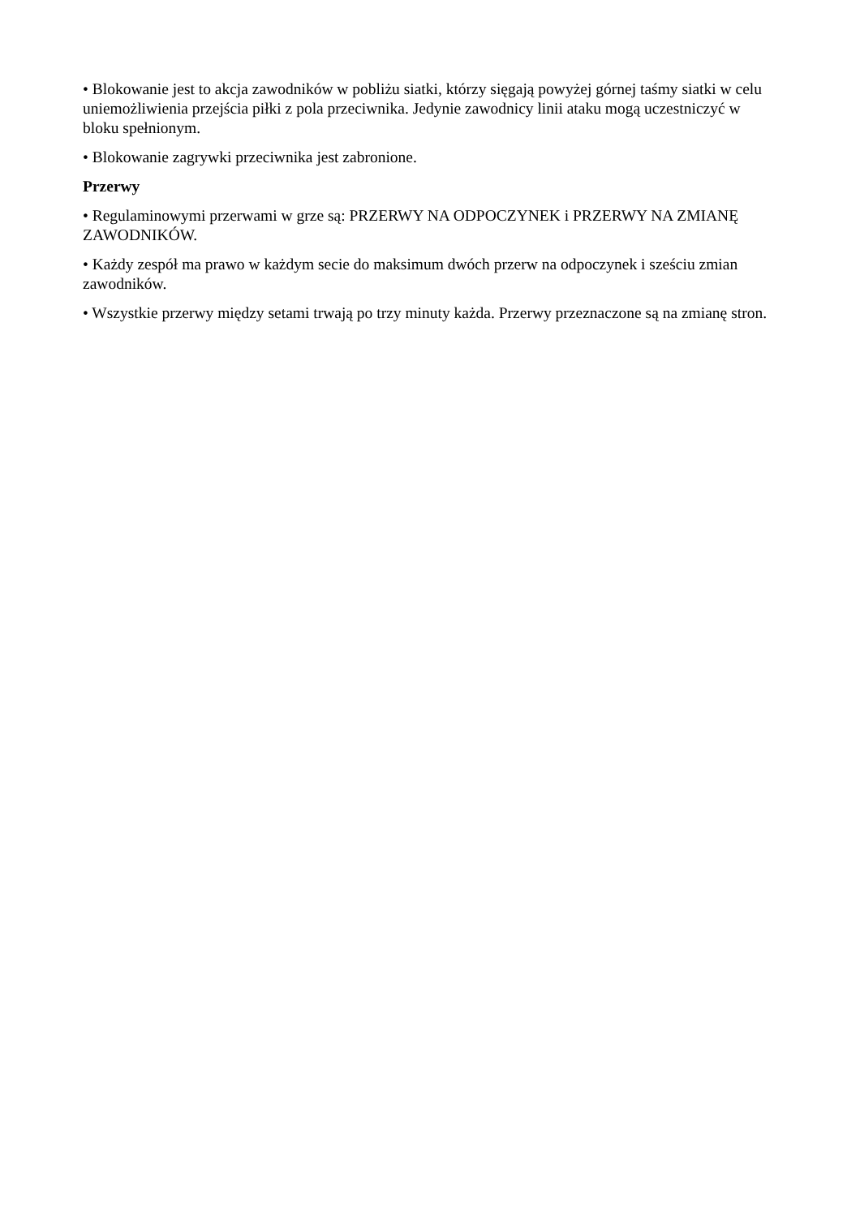• Blokowanie jest to akcja zawodników w pobliżu siatki, którzy sięgają powyżej górnej taśmy siatki w celu uniemożliwienia przejścia piłki z pola przeciwnika. Jedynie zawodnicy linii ataku mogą uczestniczyć w bloku spełnionym.
• Blokowanie zagrywki przeciwnika jest zabronione.
Przerwy
• Regulaminowymi przerwami w grze są: PRZERWY NA ODPOCZYNEK i PRZERWY NA ZMIANĘ ZAWODNIKÓW.
• Każdy zespół ma prawo w każdym secie do maksimum dwóch przerw na odpoczynek i sześciu zmian zawodników.
• Wszystkie przerwy między setami trwają po trzy minuty każda. Przerwy przeznaczone są na zmianę stron.